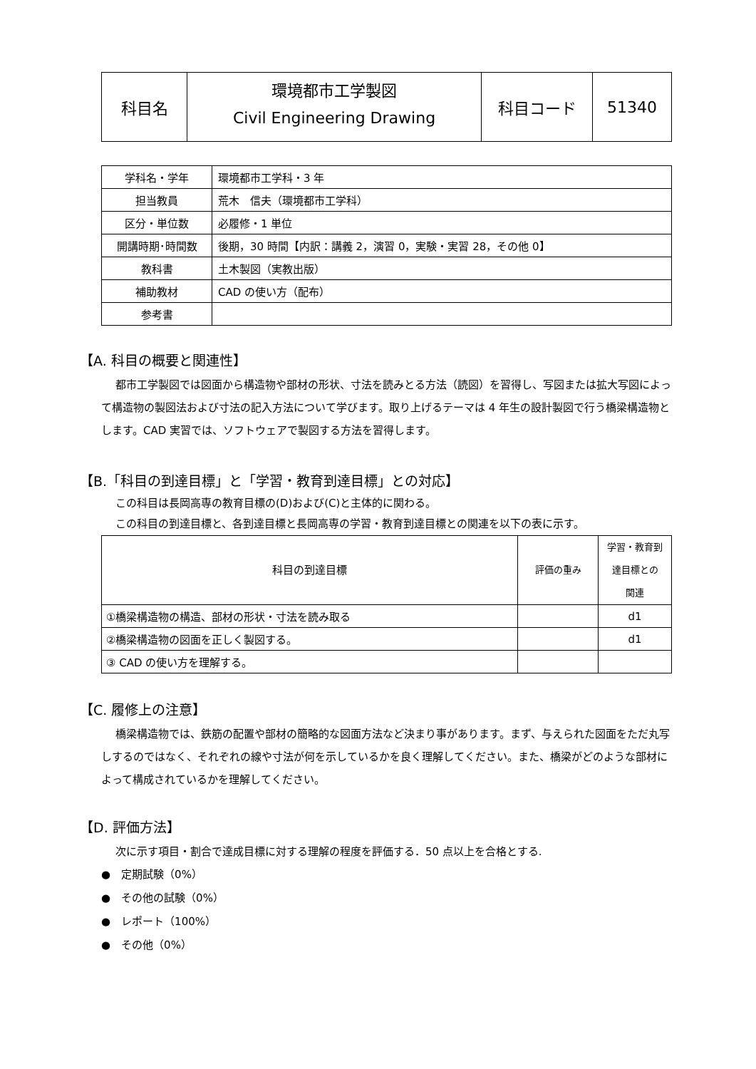| 科目名 | 環境都市工学製図 Civil Engineering Drawing | 科目コード | 51340 |
| 学科名・学年 | 環境都市工学科・3 年 |
| 担当教員 | 荒木 信夫（環境都市工学科） |
| 区分・単位数 | 必履修・1 単位 |
| 開講時期･時間数 | 後期，30 時間【内訳：講義 2，演習 0，実験・実習 28，その他 0】 |
| 教科書 | 土木製図（実教出版） |
| 補助教材 | CAD の使い方（配布） |
| 参考書 | |
【A. 科目の概要と関連性】
都市工学製図では図面から構造物や部材の形状、寸法を読みとる方法（読図）を習得し、写図または拡大写図によって構造物の製図法および寸法の記入方法について学びます。取り上げるテーマは 4 年生の設計製図で行う橋梁構造物とします。CAD 実習では、ソフトウェアで製図する方法を習得します。
【B.「科目の到達目標」と「学習・教育到達目標」との対応】
この科目は長岡高専の教育目標の(D)および(C)と主体的に関わる。
この科目の到達目標と、各到達目標と長岡高専の学習・教育到達目標との関連を以下の表に示す。
| 科目の到達目標 | 評価の重み | 学習・教育到 達目標との 関連 |
| --- | --- | --- |
| ①橋梁構造物の構造、部材の形状・寸法を読み取る | | d1 |
| ②橋梁構造物の図面を正しく製図する。 | | d1 |
| ③ CAD の使い方を理解する。 | | |
【C. 履修上の注意】
橋梁構造物では、鉄筋の配置や部材の簡略的な図面方法など決まり事があります。まず、与えられた図面をただ丸写しするのではなく、それぞれの線や寸法が何を示しているかを良く理解してください。また、橋梁がどのような部材によって構成されているかを理解してください。
【D. 評価方法】
次に示す項目・割合で達成目標に対する理解の程度を評価する．50 点以上を合格とする.
●　定期試験（0%）
●　その他の試験（0%）
●　レポート（100%）
●　その他（0%）